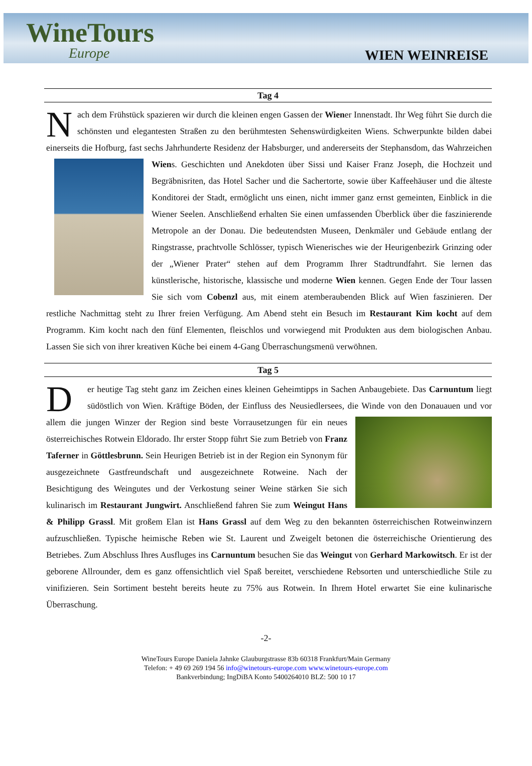WineTours
Europe
WIEN WEINREISE
Tag 4
Nach dem Frühstück spazieren wir durch die kleinen engen Gassen der Wiener Innenstadt. Ihr Weg führt Sie durch die schönsten und elegantesten Straßen zu den berühmtesten Sehenswürdigkeiten Wiens. Schwerpunkte bilden dabei einerseits die Hofburg, fast sechs Jahrhunderte Residenz der Habsburger, und andererseits der Stephansdom, das Wahrzeichen Wiens. Geschichten und Anekdoten über Sissi und Kaiser Franz Joseph, die Hochzeit und Begräbnisriten, das Hotel Sacher und die Sachertorte, sowie über Kaffeehäuser und die älteste Konditorei der Stadt, ermöglicht uns einen, nicht immer ganz ernst gemeinten, Einblick in die Wiener Seelen. Anschließend erhalten Sie einen umfassenden Überblick über die faszinierende Metropole an der Donau. Die bedeutendsten Museen, Denkmäler und Gebäude entlang der Ringstrasse, prachtvolle Schlösser, typisch Wienerisches wie der Heurigenbezirk Grinzing oder der „Wiener Prater“ stehen auf dem Programm Ihrer Stadtrundfahrt. Sie lernen das künstlerische, historische, klassische und moderne Wien kennen. Gegen Ende der Tour lassen Sie sich vom Cobenzl aus, mit einem atemberaubenden Blick auf Wien faszinieren. Der restliche Nachmittag steht zu Ihrer freien Verfügung. Am Abend steht ein Besuch im Restaurant Kim kocht auf dem Programm. Kim kocht nach den fünf Elementen, fleischlos und vorwiegend mit Produkten aus dem biologischen Anbau. Lassen Sie sich von ihrer kreativen Küche bei einem 4-Gang Überraschungsmenü verwöhnen.
Tag 5
Der heutige Tag steht ganz im Zeichen eines kleinen Geheimtipps in Sachen Anbaugebiete. Das Carnuntum liegt südöstlich von Wien. Kräftige Böden, der Einfluss des Neusiedlersees, die Winde von den Donauauen und vor allem die jungen Winzer der Region sind beste Vorrausetzungen für ein neues österreichisches Rotwein Eldorado. Ihr erster Stopp führt Sie zum Betrieb von Franz Taferner in Göttlesbrunn. Sein Heurigen Betrieb ist in der Region ein Synonym für ausgezeichnete Gastfreundschaft und ausgezeichnete Rotweine. Nach der Besichtigung des Weingutes und der Verkostung seiner Weine stärken Sie sich kulinarisch im Restaurant Jungwirt. Anschließend fahren Sie zum Weingut Hans & Philipp Grassl. Mit großem Elan ist Hans Grassl auf dem Weg zu den bekannten österreichischen Rotweinwinzern aufzuschließen. Typische heimische Reben wie St. Laurent und Zweigelt betonen die österreichische Orientierung des Betriebes. Zum Abschluss Ihres Ausfluges ins Carnuntum besuchen Sie das Weingut von Gerhard Markowitsch. Er ist der geborene Allrounder, dem es ganz offensichtlich viel Spaß bereitet, verschiedene Rebsorten und unterschiedliche Stile zu vinifizieren. Sein Sortiment besteht bereits heute zu 75% aus Rotwein. In Ihrem Hotel erwartet Sie eine kulinarische Überraschung.
-2-
WineTours Europe Daniela Jahnke Glauburgstrasse 83b 60318 Frankfurt/Main Germany
Telefon: + 49 69 269 194 56 info@winetours-europe.com www.winetours-europe.com
Bankverbindung; IngDiBA Konto 5400264010 BLZ: 500 10 17